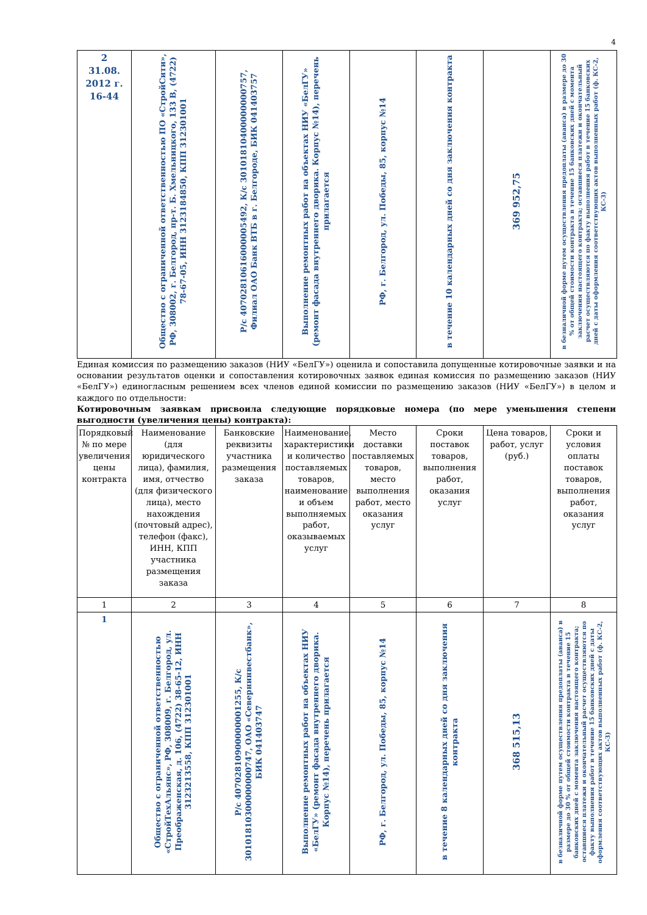4
| 2 31.08. 2012 г. 16-44 | Общество с ограниченной ответственностью ПО «СтройСити», РФ, 308002, г. Белгород, пр-т. Б. Хмельницкого, 133 В, (4722) 78-67-05, ИНН 3123184850, КПП 312301001 | Р/с 40702810616000005492, К/с 30101810400000000757, Филиал ОАО Банк ВТБ в г. Белгороде, БИК 041403757 | Выполнение ремонтных работ на объектах НИУ «БелГУ» (ремонт фасада внутреннего дворика. Корпус №14), перечень прилагается | РФ, г. Белгород, ул. Победы, 85, корпус №14 | в течение 10 календарных дней со дня заключения контракта | 369 952,75 | в безналичной форме путем осуществления предоплаты (аванса) в размере до 30 % от общей стоимости контракта в течение 15 банковских дней с момента заключения настоящего контракта; оставшиеся платежи и окончательный расчет осуществляются по факту выполнения работ в течение 15 банковских дней с даты оформления соответствующих актов выполненных работ (ф. КС-2, КС-3) |
Единая комиссия по размещению заказов (НИУ «БелГУ») оценила и сопоставила допущенные котировочные заявки и на основании результатов оценки и сопоставления котировочных заявок единая комиссия по размещению заказов (НИУ «БелГУ») единогласным решением всех членов единой комиссии по размещению заказов (НИУ «БелГУ») в целом и каждого по отдельности:
Котировочным заявкам присвоила следующие порядковые номера (по мере уменьшения степени выгодности (увеличения цены) контракта):
| Порядковый № по мере увеличения цены контракта | Наименование (для юридического лица), фамилия, имя, отчество (для физического лица), место нахождения (почтовый адрес), телефон (факс), ИНН, КПП участника размещения заказа | Банковские реквизиты участника размещения заказа | Наименование, характеристики и количество поставляемых товаров, наименование и объем выполняемых работ, оказываемых услуг | Место доставки поставляемых товаров, место выполнения работ, место оказания услуг | Сроки поставок товаров, выполнения работ, оказания услуг | Цена товаров, работ, услуг (руб.) | Сроки и условия оплаты поставок товаров, выполнения работ, оказания услуг |
| --- | --- | --- | --- | --- | --- | --- | --- |
| 1 | 2 | 3 | 4 | 5 | 6 | 7 | 8 |
| 1 | Общество с ограниченной ответственностью «СтройТехАльянс», РФ, 308009, г. Белгород, ул. Преображенская, д. 106, (4722) 38-65-12, ИНН 3123213558, КПП 312301001 | Р/с 40702810900000001255, К/с 30101810300000000747, ОАО «Севернинвестбанк», БИК 041403747 | Выполнение ремонтных работ на объектах НИУ «БелГУ» (ремонт фасада внутреннего дворика. Корпус №14), перечень прилагается | РФ, г. Белгород, ул. Победы, 85, корпус №14 | в течение 8 календарных дней со дня заключения контракта | 368 515,13 | в безналичной форме путем осуществления предоплаты (аванса) в размере до 30 % от общей стоимости контракта в течение 15 банковских дней с момента заключения настоящего контракта; оставшиеся платежи и окончательный расчет осуществляются по факту выполнения работ в течение 15 банковских дней с даты оформления соответствующих актов выполненных работ (ф. КС-2, КС-3) |